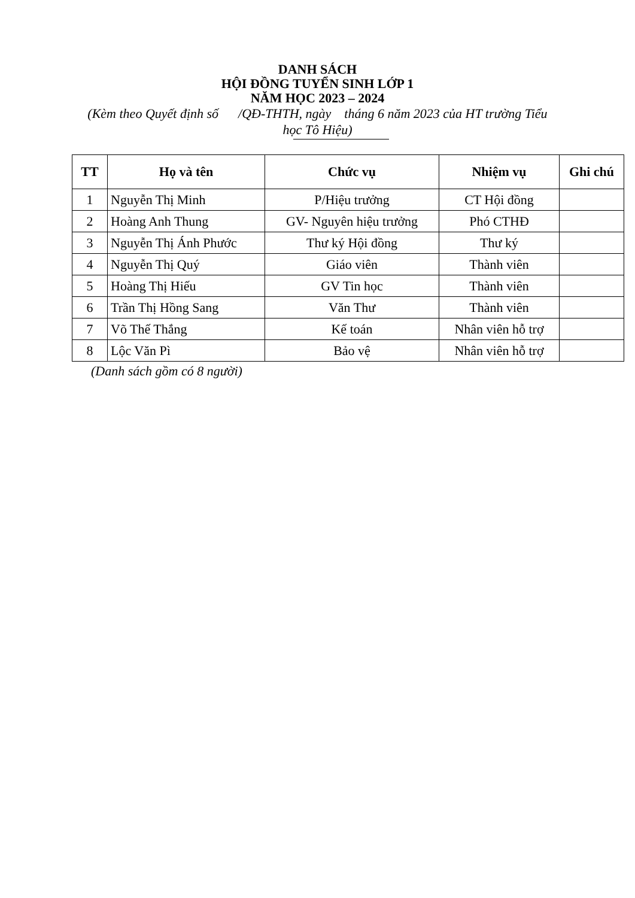DANH SÁCH
HỘI ĐỒNG TUYỂN SINH LỚP 1
NĂM HỌC 2023 – 2024
(Kèm theo Quyết định số /QĐ-THTH, ngày tháng 6 năm 2023 của HT trường Tiểu học Tô Hiệu)
| TT | Họ và tên | Chức vụ | Nhiệm vụ | Ghi chú |
| --- | --- | --- | --- | --- |
| 1 | Nguyễn Thị Minh | P/Hiệu trưởng | CT Hội đồng | |
| 2 | Hoàng Anh Thung | GV- Nguyên hiệu trưởng | Phó CTHĐ | |
| 3 | Nguyễn Thị Ánh Phước | Thư ký Hội đồng | Thư ký | |
| 4 | Nguyễn Thị Quý | Giáo viên | Thành viên | |
| 5 | Hoàng Thị Hiếu | GV Tin học | Thành viên | |
| 6 | Trần Thị Hồng Sang | Văn Thư | Thành viên | |
| 7 | Võ Thế Thắng | Kế toán | Nhân viên hỗ trợ | |
| 8 | Lộc Văn Pì | Bảo vệ | Nhân viên hỗ trợ | |
(Danh sách gồm có 8 người)